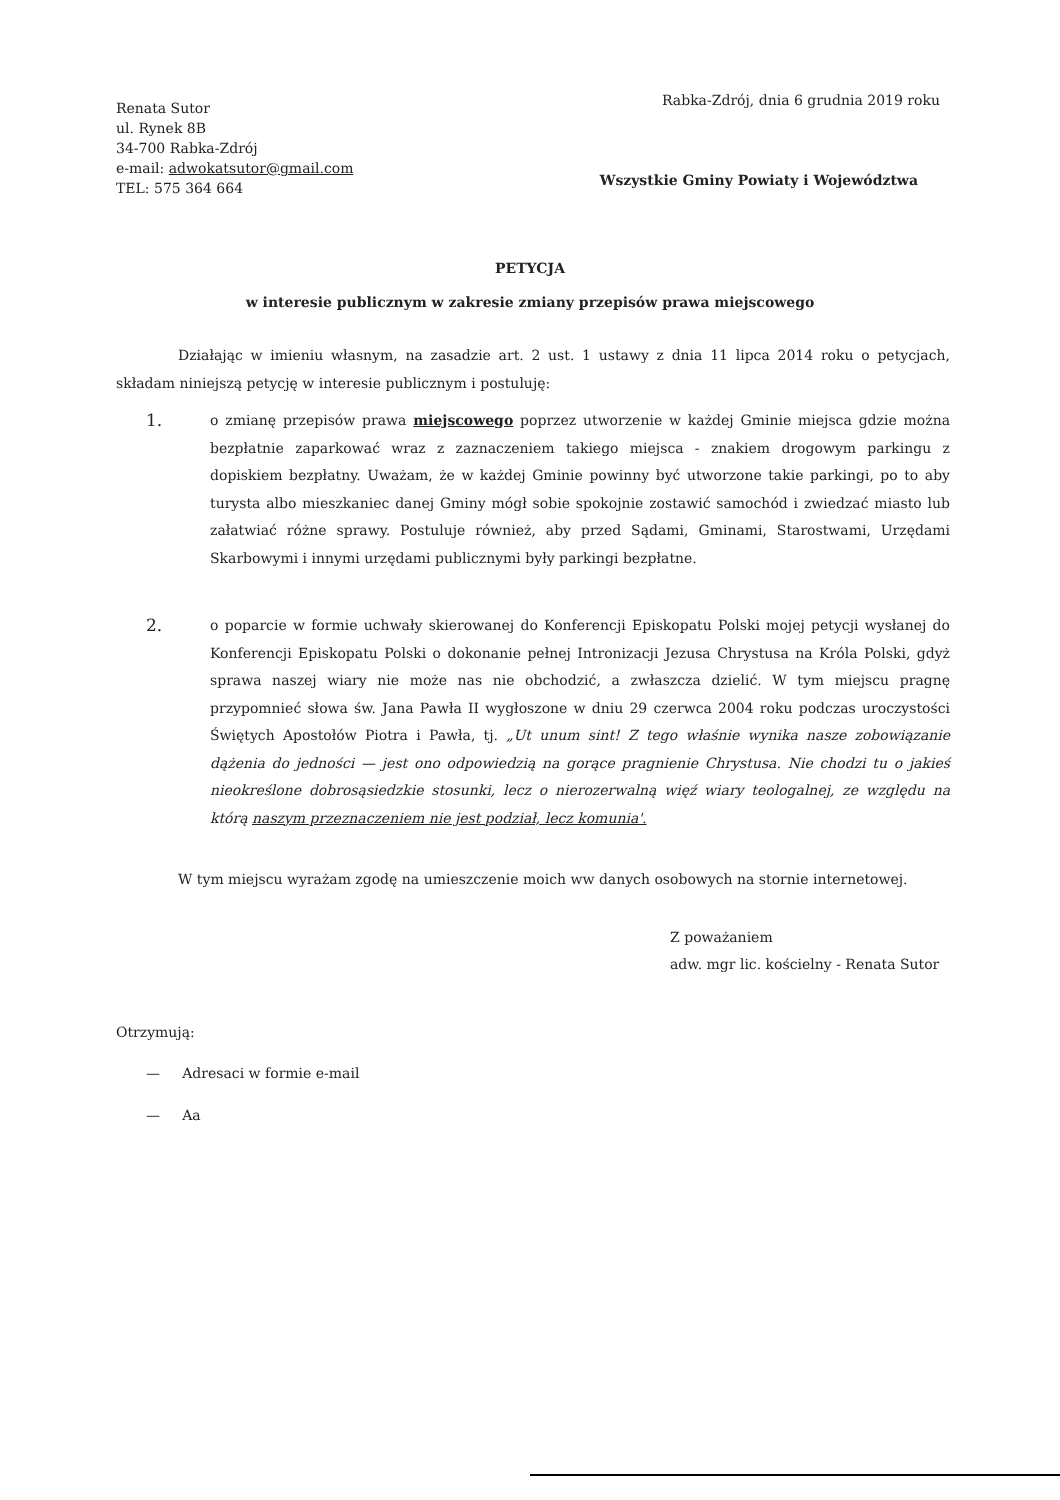Renata Sutor
ul. Rynek 8B
34-700 Rabka-Zdrój
e-mail: adwokatsutor@gmail.com
TEL: 575 364 664
Rabka-Zdrój, dnia 6 grudnia 2019 roku
Wszystkie Gminy Powiaty i Województwa
PETYCJA
w interesie publicznym w zakresie zmiany przepisów prawa miejscowego
Działając w imieniu własnym, na zasadzie art. 2 ust. 1 ustawy z dnia 11 lipca 2014 roku o petycjach, składam niniejszą petycję w interesie publicznym i postuluję:
1.
o zmianę przepisów prawa miejscowego poprzez utworzenie w każdej Gminie miejsca gdzie można bezpłatnie zaparkować wraz z zaznaczeniem takiego miejsca - znakiem drogowym parkingu z dopiskiem bezpłatny. Uważam, że w każdej Gminie powinny być utworzone takie parkingi, po to aby turysta albo mieszkaniec danej Gminy mógł sobie spokojnie zostawić samochód i zwiedzać miasto lub załatwiać różne sprawy. Postuluje również, aby przed Sądami, Gminami, Starostwami, Urzędami Skarbowymi i innymi urzędami publicznymi były parkingi bezpłatne.
2.
o poparcie w formie uchwały skierowanej do Konferencji Episkopatu Polski mojej petycji wysłanej do Konferencji Episkopatu Polski o dokonanie pełnej Intronizacji Jezusa Chrystusa na Króla Polski, gdyż sprawa naszej wiary nie może nas nie obchodzić, a zwłaszcza dzielić. W tym miejscu pragnę przypomnieć słowa św. Jana Pawła II wygłoszone w dniu 29 czerwca 2004 roku podczas uroczystości Świętych Apostołów Piotra i Pawła, tj. „Ut unum sint! Z tego właśnie wynika nasze zobowiązanie dążenia do jedności — jest ono odpowiedzią na gorące pragnienie Chrystusa. Nie chodzi tu o jakieś nieokreślone dobrosąsiedzkie stosunki, lecz o nierozerwalną więź wiary teologalnej, ze względu na którą naszym przeznaczeniem nie jest podział, lecz komunia'.
W tym miejscu wyrażam zgodę na umieszczenie moich ww danych osobowych na stornie internetowej.
Z poważaniem
adw. mgr lic. kościelny - Renata Sutor
Otrzymują:
— Adresaci w formie e-mail
— Aa